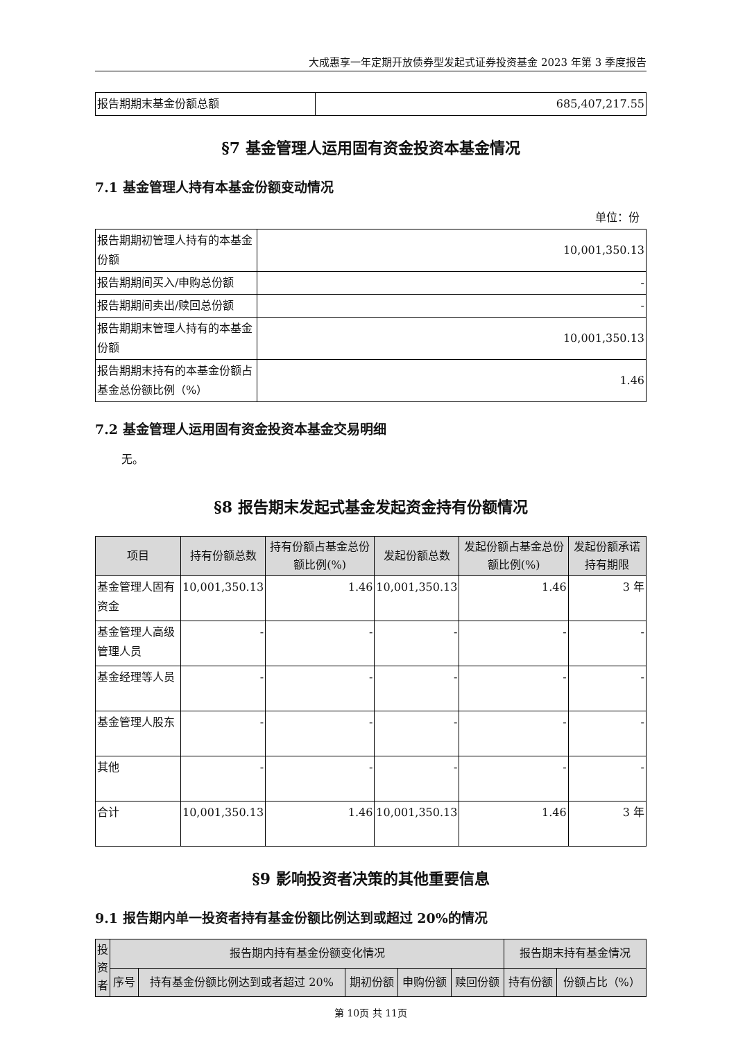大成惠享一年定期开放债券型发起式证券投资基金 2023 年第 3 季度报告
| 报告期期末基金份额总额 | 685,407,217.55 |
§7 基金管理人运用固有资金投资本基金情况
7.1 基金管理人持有本基金份额变动情况
单位：份
| 报告期期初管理人持有的本基金份额 | 10,001,350.13 |
| 报告期期间买入/申购总份额 | - |
| 报告期期间卖出/赎回总份额 | - |
| 报告期期末管理人持有的本基金份额 | 10,001,350.13 |
| 报告期期末持有的本基金份额占基金总份额比例（%） | 1.46 |
7.2 基金管理人运用固有资金投资本基金交易明细
无。
§8 报告期末发起式基金发起资金持有份额情况
| 项目 | 持有份额总数 | 持有份额占基金总份额比例(%) | 发起份额总数 | 发起份额占基金总份额比例(%) | 发起份额承诺持有期限 |
| --- | --- | --- | --- | --- | --- |
| 基金管理人固有资金 | 10,001,350.13 | 1.46 | 10,001,350.13 | 1.46 | 3 年 |
| 基金管理人高级管理人员 | - | - | - | - | - |
| 基金经理等人员 | - | - | - | - | - |
| 基金管理人股东 | - | - | - | - | - |
| 其他 | - | - | - | - | - |
| 合计 | 10,001,350.13 | 1.46 | 10,001,350.13 | 1.46 | 3 年 |
§9 影响投资者决策的其他重要信息
9.1 报告期内单一投资者持有基金份额比例达到或超过 20%的情况
| 投资者 | 报告期内持有基金份额变化情况 | | | | | 报告期末持有基金情况 | |
| --- | --- | --- | --- | --- | --- | --- | --- |
| | 序号 | 持有基金份额比例达到或者超过 20% | 期初份额 | 申购份额 | 赎回份额 | 持有份额 | 份额占比（%） |
第 10页 共 11页